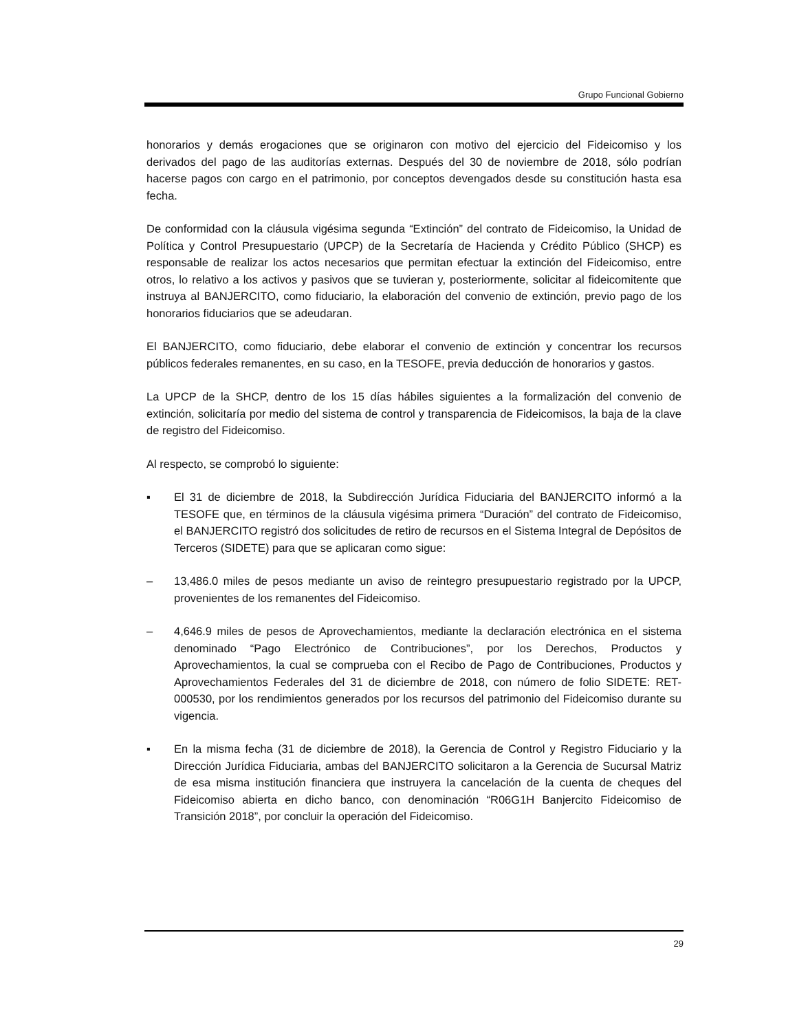Grupo Funcional Gobierno
honorarios y demás erogaciones que se originaron con motivo del ejercicio del Fideicomiso y los derivados del pago de las auditorías externas. Después del 30 de noviembre de 2018, sólo podrían hacerse pagos con cargo en el patrimonio, por conceptos devengados desde su constitución hasta esa fecha.
De conformidad con la cláusula vigésima segunda “Extinción” del contrato de Fideicomiso, la Unidad de Política y Control Presupuestario (UPCP) de la Secretaría de Hacienda y Crédito Público (SHCP) es responsable de realizar los actos necesarios que permitan efectuar la extinción del Fideicomiso, entre otros, lo relativo a los activos y pasivos que se tuvieran y, posteriormente, solicitar al fideicomitente que instruya al BANJERCITO, como fiduciario, la elaboración del convenio de extinción, previo pago de los honorarios fiduciarios que se adeudaran.
El BANJERCITO, como fiduciario, debe elaborar el convenio de extinción y concentrar los recursos públicos federales remanentes, en su caso, en la TESOFE, previa deducción de honorarios y gastos.
La UPCP de la SHCP, dentro de los 15 días hábiles siguientes a la formalización del convenio de extinción, solicitaría por medio del sistema de control y transparencia de Fideicomisos, la baja de la clave de registro del Fideicomiso.
Al respecto, se comprobó lo siguiente:
▪ El 31 de diciembre de 2018, la Subdirección Jurídica Fiduciaria del BANJERCITO informó a la TESOFE que, en términos de la cláusula vigésima primera “Duración” del contrato de Fideicomiso, el BANJERCITO registró dos solicitudes de retiro de recursos en el Sistema Integral de Depósitos de Terceros (SIDETE) para que se aplicaran como sigue:
– 13,486.0 miles de pesos mediante un aviso de reintegro presupuestario registrado por la UPCP, provenientes de los remanentes del Fideicomiso.
– 4,646.9 miles de pesos de Aprovechamientos, mediante la declaración electrónica en el sistema denominado “Pago Electrónico de Contribuciones”, por los Derechos, Productos y Aprovechamientos, la cual se comprueba con el Recibo de Pago de Contribuciones, Productos y Aprovechamientos Federales del 31 de diciembre de 2018, con número de folio SIDETE: RET-000530, por los rendimientos generados por los recursos del patrimonio del Fideicomiso durante su vigencia.
▪ En la misma fecha (31 de diciembre de 2018), la Gerencia de Control y Registro Fiduciario y la Dirección Jurídica Fiduciaria, ambas del BANJERCITO solicitaron a la Gerencia de Sucursal Matriz de esa misma institución financiera que instruyera la cancelación de la cuenta de cheques del Fideicomiso abierta en dicho banco, con denominación “R06G1H Banjercito Fideicomiso de Transición 2018”, por concluir la operación del Fideicomiso.
29